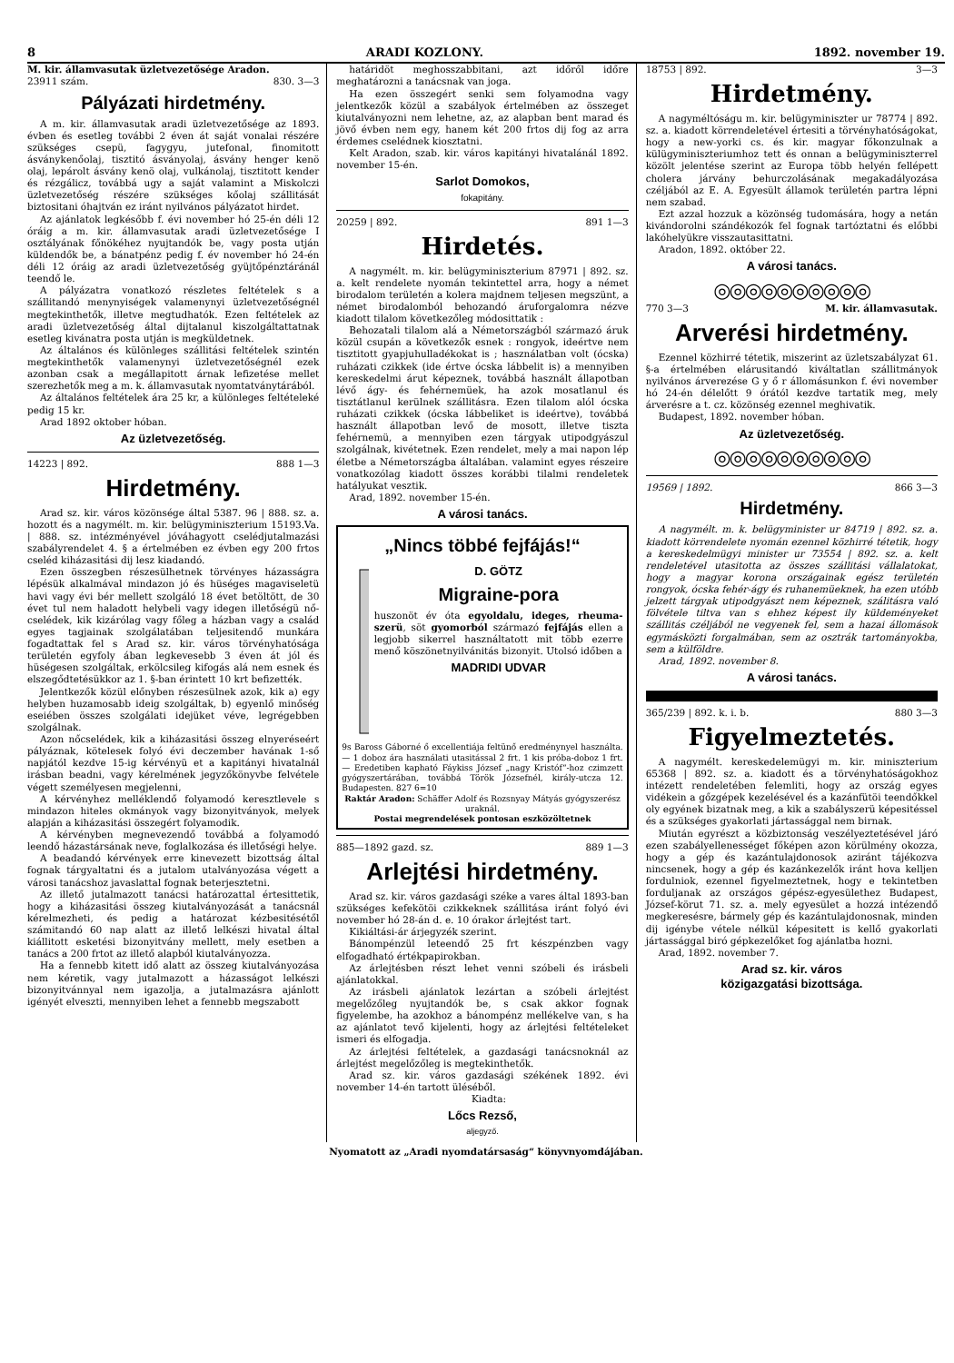8 ARADI KOZLONY. 1892. november 19.
M. kir. államvasutak üzletvezetősége Aradon.
23911 szám. 830. 3—3
Pályázati hirdetmény.
A m. kir. államvasutak aradi üzletvezetősége az 1893. évben és esetleg további 2 éven át saját vonalai részére szükséges csepü, fagygyu, jutefonal, finomitott ásványkenőolaj, tisztitó ásványolaj, ásvány henger kenö olaj, lepárolt ásvány kenö olaj, vulkánolaj, tisztitott kender és rézgálicz, továbbá ugy a saját valamint a Miskolczi üzletvezetőség részére szükséges kőolaj szállitását biztositani óhajtván ez iránt nyilvános pályázatot hirdet.
Az ajánlatok legkésőbb f. évi november hó 25-én déli 12 óráig a m. kir. államvasutak aradi üzletvezetősége I osztályának főnökéhez nyujtandók be, vagy posta utján küldendők be, a bánatpénz pedig f. év november hó 24-én déli 12 óráig az aradi üzletvezetőség gyüjtőpénztáránál teendő le.
A pályázatra vonatkozó részletes feltételek s a szállitandó menynyiségek valamenynyi üzletvezetőségnél megtekinthetők, illetve megtudhatók. Ezen feltételek az aradi üzletvezetőség által dijtalanul kiszolgáltattatnak esetleg kivánatra posta utján is megküldetnek.
Az általános és különleges szállitási feltételek szintén megtekinthetők valamenynyi üzletvezetőségnél ezek azonban csak a megállapitott árnak lefizetése mellet szerezhetők meg a m. k. államvasutak nyomtatványtárából.
Az általános feltételek ára 25 kr, a különleges feltételeké pedig 15 kr.
Arad 1892 oktober hóban.
Az üzletvezetőség.
14223 | 892. 888 1—3
Hirdetmény.
Arad sz. kir. város közönsége által 5387. 96 | 888. sz. a. hozott és a nagymélt. m. kir. belügyminiszterium 15193.Va. | 888. sz. intézményével jóváhagyott cselédjutalmazási szabályrendelet 4. § a értelmében ez évben egy 200 frtos cseléd kiházasitási dij lesz kiadandó.
Ezen összegben részesülhetnek törvényes házasságra lépésük alkalmával mindazon jó és hüséges magaviseletü havi vagy évi bér mellett szolgáló 18 évet betöltött, de 30 évet tul nem haladott helybeli vagy idegen illetőségü nő-cselédek, kik kizárólag vagy főleg a házban vagy a család egyes tagjainak szolgálatában teljesitendő munkára fogadtattak fel s Arad sz. kir. város törvényhatósága területén egyfoly ában legkevesebb 3 éven át jól és hüségesen szolgáltak, erkölcsileg kifogás alá nem esnek és elszegődtetésükkor az 1. §-ban érintett 10 krt befizették.
Jelentkezők közül előnyben részesülnek azok, kik a) egy helyben huzamosabb ideig szolgáltak, b) egyenlő minőség eseiében összes szolgálati idejüket véve, legrégebben szolgálnak.
Azon nőcselédek, kik a kiházasitási összeg elnyeréseért pályáznak, kötelesek folyó évi deczember havának 1-ső napjától kezdve 15-ig kérvényü et a kapitányi hivatalnál irásban beadni, vagy kérelmének jegyzőkönyvbe felvétele végett személyesen megjelenni,
A kérvényhez melléklendő folyamodó keresztlevele s mindazon hiteles okmányok vagy bizonyitványok, melyek alapján a kiházasitási összegért folyamodik.
A kérvényben megnevezendő továbbá a folyamodó leendő házastársának neve, foglalkozása és illetőségi helye.
A beadandó kérvények erre kinevezett bizottság által fognak tárgyaltatni és a jutalom utalványozása végett a városi tanácshoz javaslattal fognak beterjesztetni.
Az illető jutalmazott tanácsi határozattal értesittetik, hogy a kiházasitási összeg kiutalványozását a tanácsnál kérelmezheti, és pedig a határozat kézbesitésétől számitandó 60 nap alatt az illető lelkészi hivatal által kiállitott esketési bizonyitvány mellett, mely esetben a tanács a 200 frtot az illető alapból kiutalványozza.
Ha a fennebb kitett idő alatt az összeg kiutalványozása nem kéretik, vagy jutalmazott a házasságot lelkészi bizonyitvánnyal nem igazolja, a jutalmazásra ajánlott igényét elveszti, mennyiben lehet a fennebb megszabott
határidöt meghosszabbitani, azt időről időre meghatározni a tanácsnak van joga.
Ha ezen összegért senki sem folyamodna vagy jelentkezők közül a szabályok értelmében az összeget kiutalványozni nem lehetne, az, az alapban bent marad és jövő évben nem egy, hanem két 200 frtos dij fog az arra érdemes cselédnek kiosztatni.
Kelt Aradon, szab. kir. város kapitányi hivatalánál 1892. november 15-én.
Sarlot Domokos,
fokapitány.
20259 | 892. 891 1—3
Hirdetés.
A nagymélt. m. kir. belügyminiszterium 87971 | 892. sz. a. kelt rendelete nyomán tekintettel arra, hogy a német birodalom területén a kolera majdnem teljesen megszünt, a német birodalomból behozandó áruforgalomra nézve kiadott tilalom következőleg módosittatik :
Behozatali tilalom alá a Németországból származó áruk közül csupán a következők esnek : rongyok, ideértve nem tisztitott gyapjuhulladékokat is ; használatban volt (ócska) ruházati czikkek (ide értve ócska lábbelit is) a mennyiben kereskedelmi árut képeznek, továbbá használt állapotban lévő ágy- és fehérnemüek, ha azok mosatlanul és tisztátlanul kerülnek szállitásra. Ezen tilalom alól ócska ruházati czikkek (ócska lábbeliket is ideértve), továbbá használt állapotban levő de mosott, illetve tiszta fehérnemü, a mennyiben ezen tárgyak utipodgyászul szolgálnak, kivétetnek. Ezen rendelet, mely a mai napon lép életbe a Németországba általában. valamint egyes részeire vonatkozólag kiadott összes korábbi tilalmi rendeletek hatályukat vesztik.
Arad, 1892. november 15-én.
A városi tanács.
„Nincs többé fejfájás!“
D. GÖTZ
Migraine-pora
huszonöt év óta egyoldalu, ideges, rheuma-szerü, söt gyomorból származó fejfájás ellen a legjobb sikerrel használtatott mit több ezerre menő köszönetnyilvánitás bizonyit. Utolsó időben a
MADRIDI UDVAR
9s Baross Gáborné ő excellentiája feltünő eredménynyel használta. — 1 doboz ára használati utasitással 2 frt. 1 kis próba-doboz 1 frt. — Eredetiben kapható Fáykiss József „nagy Kristóf“-hoz czimzett gyógyszertárában, továbbá Török Józsefnél, király-utcza 12. Budapesten. 827 6=10
Raktár Aradon: Schäffer Adolf és Rozsnyay Mátyás gyógyszerész uraknál.
Postai megrendelések pontosan eszközöltetnek
885—1892 gazd. sz. 889 1—3
Arlejtési hirdetmény.
Arad sz. kir. város gazdasági széke a vares által 1893-ban szükséges kefekötöi czikkeknek szállitása iránt folyó évi november hó 28-án d. e. 10 órakor árlejtést tart.
Kikiáltási-ár árjegyzék szerint.
Bánompénzül leteendő 25 frt készpénzben vagy elfogadható értékpapirokban.
Az árlejtésben részt lehet venni szóbeli és irásbeli ajánlatokkal.
Az irásbeli ajánlatok lezártan a szóbeli árlejtést megelőzőleg nyujtandók be, s csak akkor fognak figyelembe, ha azokhoz a bánompénz mellékelve van, s ha az ajánlatot tevő kijelenti, hogy az árlejtési feltételeket ismeri és elfogadja.
Az árlejtési feltételek, a gazdasági tanácsnoknál az árlejtést megelőzőleg is megtekinthetők.
Arad sz. kir. város gazdasági székének 1892. évi november 14-én tartott üléséből.
Kiadta:
Lőcs Rezső,
aljegyző.
18753 | 892. 3—3
Hirdetmény.
A nagyméltóságu m. kir. belügyminiszter ur 78774 | 892. sz. a. kiadott körrendeletével értesiti a törvényhatóságokat, hogy a new-yorki cs. és kir. magyar főkonzulnak a külügyminiszteriumhoz tett és onnan a belügyminiszterrel közölt jelentése szerint az Europa több helyén fellépett cholera járvány behurczolásának megakadályozása czéljából az E. A. Egyesült államok területén partra lépni nem szabad.
Ezt azzal hozzuk a közönség tudomására, hogy a netán kivándorolni szándékozók fel fognak tartóztatni és előbbi lakóhelyükre visszautasittatni.
Aradon, 1892. október 22.
A városi tanács.
◎◎◎◎◎◎◎◎◎◎
770 3—3 M. kir. államvasutak.
Arverési hirdetmény.
Ezennel közhirré tétetik, miszerint az üzletszabályzat 61. §-a értelmében elárusitandó kiváltatlan szállitmányok nyilvános árverezése G y ő r állomásunkon f. évi november hó 24-én délelőtt 9 órától kezdve tartatik meg, mely árverésre a t. cz. közönség ezennel meghivatik.
Budapest, 1892. november hóban.
Az üzletvezetőség.
◎◎◎◎◎◎◎◎◎◎
19569 | 1892. 866 3—3
Hirdetmény.
A nagymélt. m. k. belügyminister ur 84719 | 892. sz. a. kiadott körrendelete nyomán ezennel közhirré tétetik, hogy a kereskedelmügyi minister ur 73554 | 892. sz. a. kelt rendeletével utasitotta az összes szállitási vállalatokat, hogy a magyar korona országainak egész területén rongyok, ócska fehér-ágy és ruhanemüeknek, ha ezen utóbb jelzett tárgyak utipodgyászt nem képeznek, szálitásra való fölvétele tiltva van s ehhez képest ily küldeményeket szállitás czéljából ne vegyenek fel, sem a hazai állomások egymásközti forgalmában, sem az osztrák tartományokba, sem a külföldre.
Arad, 1892. november 8.
A városi tanács.
365/239 | 892. k. i. b. 880 3—3
Figyelmeztetés.
A nagymélt. kereskedelemügyi m. kir. miniszterium 65368 | 892. sz. a. kiadott és a törvényhatóságokhoz intézett rendeletében felemliti, hogy az ország egyes vidékein a gőzgépek kezelésével és a kazánfütöi teendőkkel oly egyének bizatnak meg, a kik a szabályszerü képesitéssel és a szükséges gyakorlati jártassággal nem birnak.
Miután egyrészt a közbiztonság veszélyeztetésével járó ezen szabályellenességet főképen azon körülmény okozza, hogy a gép és kazántulajdonosok aziránt tájékozva nincsenek, hogy a gép és kazánkezelők iránt hova kelljen fordulniok, ezennel figyelmeztetnek, hogy e tekintetben forduljanak az országos gépész-egyesülethez Budapest, József-körut 71. sz. a. mely egyesület a hozzá intézendő megkeresésre, bármely gép és kazántulajdonosnak, minden dij igénybe vétele nélkül képesitett is kellő gyakorlati jártassággal biró gépkezelőket fog ajánlatba hozni.
Arad, 1892. november 7.
Arad sz. kir. város
közigazgatási bizottsága.
Nyomatott az „Aradi nyomdatársaság“ könyvnyomdájában.